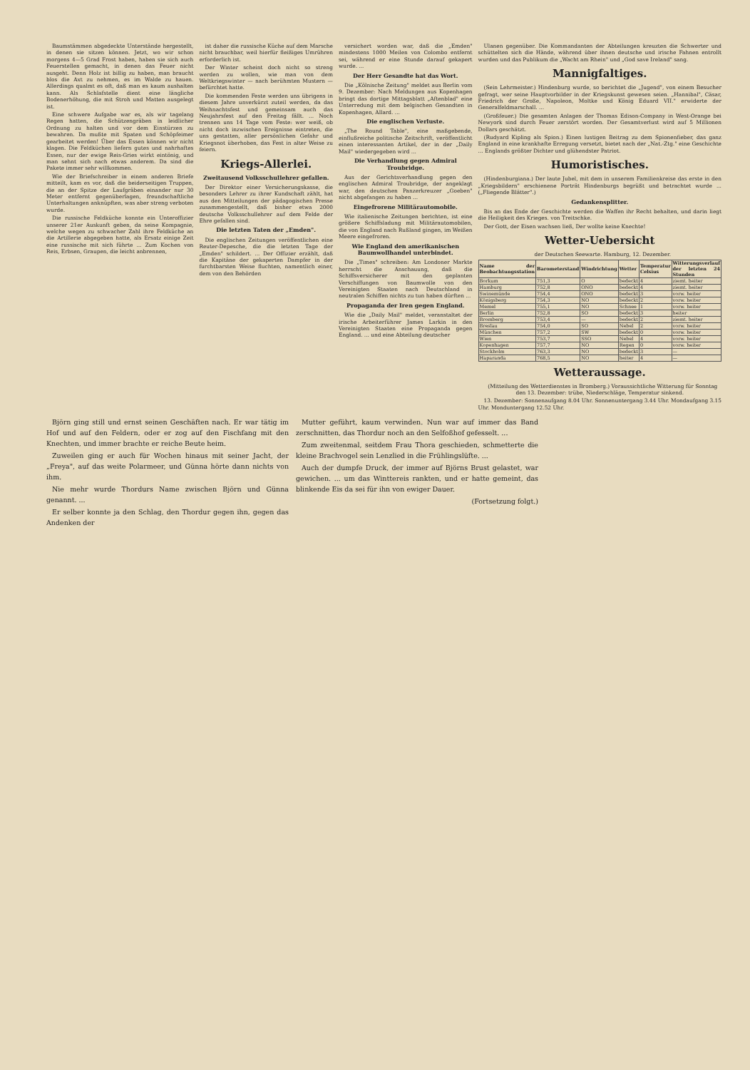Baumstämmen abgedeckte Unterstände hergestellt, in denen sie sitzen können. Jetzt, wo wir schon morgens 4—5 Grad Frost haben, haben sie sich auch Feuerstellen gemacht, in denen das Feuer nicht ausgeht. Denn Holz ist billig zu haben, man braucht blos die Axt zu nehmen, es im Walde zu hauen. Allerdings qualmt es oft, daß man es kaum aushalten kann. Als Schlafstelle dient eine längliche Bodenerhöhung, die mit Stroh und Matten ausgelegt ist.
Eine schwere Aufgabe war es, als wir tagelang Regen hatten, die Schützengräben in leidlicher Ordnung zu halten und vor dem Einstürzen zu bewahren. Da mußte mit Spaten und Schöpfeimer gearbeitet werden! Über das Essen können wir nicht klagen. Die Feldküchen liefern gutes und nahrhaftes Essen, nur der ewige Reis-Gries wirkt eintönig, und man sehnt sich nach etwas anderem. Da sind die Pakete immer sehr willkommen.
Wie der Briefschreiber in einem anderen Briefe mitteilt, kam es vor, daß die beiderseitigen Truppen, die an der Spitze der Laufgräben einander nur 30 Meter entfernt gegenüberlagen, freundschaftliche Unterhaltungen anknüpften, was aber streng verboten wurde.
Die russische Feldküche konnte ein Unteroffizier unserer 21er Auskunft geben, da seine Kompagnie, welche wegen zu schwacher Zahl ihre Feldküche an die Artillerie abgegeben hatte, als Ersatz einige Zeit eine russische mit sich führte ... Zum Kochen von Reis, Erbsen, Graupen, die leicht anbrennen,
ist daher die russische Küche auf dem Marsche nicht brauchbar, weil hierfür fleißiges Umrühren erforderlich ist.
Der Winter scheint doch nicht so streng werden zu wollen, wie man von dem Weltkriegswinter — nach berühmten Mustern — befürchtet hatte.
Die kommenden Feste werden uns übrigens in diesem Jahre unverkürzt zuteil werden, da das Weihnachtsfest und gemeinsam auch das Neujahrsfest auf den Freitag fällt. ... Noch trennen uns 14 Tage vom Feste: wer weiß, ob nicht doch inzwischen Ereignisse eintreten, die uns gestatten, aller persönlichen Gefahr und Kriegsnot überhoben, das Fest in alter Weise zu feiern.
Kriegs-Allerlei.
Zweitausend Volksschullehrer gefallen.
Der Direktor einer Versicherungskasse, die besonders Lehrer zu ihrer Kundschaft zählt, hat aus den Mitteilungen der pädagogischen Presse zusammengestellt, daß bisher etwa 2000 deutsche Volksschullehrer auf dem Felde der Ehre gefallen sind.
Die letzten Taten der „Emden".
Die englischen Zeitungen veröffentlichen eine Reuter-Depesche, die die letzten Tage der „Emden" schildert. ... Der Offizier erzählt, daß die Kapitäne der gekaperten Dampfer in der furchtbarsten Weise fluchten, namentlich einer, dem von den Behörden
versichert worden war, daß die „Emden" mindestens 1000 Meilen von Colombo entfernt sei, während er eine Stunde darauf gekapert wurde. ...
Der Herr Gesandte hat das Wort.
Die „Kölnische Zeitung" meldet aus Berlin vom 9. Dezember: Nach Meldungen aus Kopenhagen bringt das dortige Mittagsblatt „Aftenblad" eine Unterredung mit dem belgischen Gesandten in Kopenhagen, Allard. ...
Die englischen Verluste.
„The Round Table", eine maßgebende, einflußreiche politische Zeitschrift, veröffentlicht einen interessanten Artikel, der in der „Daily Mail" wiedergegeben wird ...
Die Verhandlung gegen Admiral Troubridge.
Aus der Gerichtsverhandlung gegen den englischen Admiral Troubridge, der angeklagt war, den deutschen Panzerkreuzer „Goeben" nicht abgefangen zu haben ...
Eingefrorene Militärautomobile.
Wie italienische Zeitungen berichten, ist eine größere Schiffsladung mit Militärautomobilen, die von England nach Rußland gingen, im Weißen Meere eingefroren.
Wie England den amerikanischen Baumwollhandel unterbindet.
Die „Times" schreiben: Am Londoner Markte herrscht die Anschauung, daß die Schiffsversicherer mit den geplanten Verschiffungen von Baumwolle von den Vereinigten Staaten nach Deutschland in neutralen Schiffen nichts zu tun haben dürften ...
Propaganda der Iren gegen England.
Wie die „Daily Mail" meldet, veranstaltet der irische Arbeiterführer James Larkin in den Vereinigten Staaten eine Propaganda gegen England. ... und eine Abteilung deutscher
Ulanen gegenüber. Die Kommandanten der Abteilungen kreuzten die Schwerter und schüttelten sich die Hände, während über ihnen deutsche und irische Fahnen entrollt wurden und das Publikum die „Wacht am Rhein" und „God save Ireland" sang.
Mannigfaltiges.
(Sein Lehrmeister.) Hindenburg wurde, so berichtet die „Jugend", von einem Besucher gefragt, wer seine Hauptvorbilder in der Kriegskunst gewesen seien. „Hannibal", Cäsar, Friedrich der Große, Napoleon, Moltke und König Eduard VII." erwiderte der Generalfeldmarschall. ...
(Großfeuer.) Die gesamten Anlagen der Thomas Edison-Company in West-Orange bei Newyork sind durch Feuer zerstört worden. Der Gesamtverlust wird auf 5 Millionen Dollars geschätzt.
(Rudyard Kipling als Spion.) Einen lustigen Beitrag zu dem Spionenfieber, das ganz England in eine krankhafte Erregung versetzt, bietet nach der „Nat.-Ztg." eine Geschichte ... Englands größter Dichter und glühendster Patriot.
Humoristisches.
(Hindenburgiana.) Der laute Jubel, mit dem in unserem Familienkreise das erste in den „Kriegsbildern" erschienene Porträt Hindenburgs begrüßt und betrachtet wurde ... („Fliegende Blätter".)
Gedankensplitter.
Bis an das Ende der Geschichte werden die Waffen ihr Recht behalten, und darin liegt die Heiligkeit des Krieges. von Treitschke.
Der Gott, der Eisen wachsen ließ, Der wollte keine Knechte!
Wetter-Uebersicht
der Deutschen Seewarte. Hamburg, 12. Dezember.
| Name der Beobachtungsstation | Barometerstand | Windrichtung | Wetter | Temperatur Celsius | Witterungsverlauf der letzten 24 Stunden |
| --- | --- | --- | --- | --- | --- |
| Borkum | 751,3 | O | bedeckt | 4 | ziemt. heiter |
| Hamburg | 752,8 | ONO | bedeckt | 4 | ziemt. heiter |
| Swinemünde | 754,4 | ONO | bedeckt | 3 | vorw. heiter |
| Königsberg | 754,3 | NO | bedeckt | 2 | vorw. heiter |
| Memel | 755,1 | NO | Schnee | 1 | vorw. heiter |
| Berlin | 752,8 | SO | bedeckt | 3 | heiter |
| Bromberg | 753,4 | — | bedeckt | 2 | ziemt. heiter |
| Breslau | 754,0 | SO | Nebel | 2 | vorw. heiter |
| München | 757,2 | SW | bedeckt | 0 | vorw. heiter |
| Wien | 753,7 | SSO | Nebel | 4 | vorw. heiter |
| Kopenhagen | 757,7 | NO | Regen | 0 | vorw. heiter |
| Stockholm | 763,3 | NO | bedeckt | 3 | — |
| Haparanda | 768,5 | NO | heiter | 4 | — |
Wetteraussage.
(Mitteilung des Wetterdienstes in Bromberg.) Voraussichtliche Witterung für Sonntag den 13. Dezember: trübe, Niederschläge, Temperatur sinkend.
13. Dezember: Sonnenaufgang 8.04 Uhr. Sonnenuntergang 3.44 Uhr. Mondaufgang 3.15 Uhr. Monduntergang 12.52 Uhr.
Björn ging still und ernst seinen Geschäften nach. Er war tätig im Hof und auf den Feldern, oder er zog auf den Fischfang mit den Knechten, und immer brachte er reiche Beute heim.
Zuweilen ging er auch für Wochen hinaus mit seiner Jacht, der „Freya", auf das weite Polarmeer, und Günna hörte dann nichts von ihm.
Nie mehr wurde Thordurs Name zwischen Björn und Günna genannt. ...
Er selber konnte ja den Schlag, den Thordur gegen ihn, gegen das Andenken der
Mutter geführt, kaum verwinden. Nun war auf immer das Band zerschnitten, das Thordur noch an den Selfoßhof gefesselt. ...
Zum zweitenmal, seitdem Frau Thora geschieden, schmetterte die kleine Brachvogel sein Lenzlied in die Frühlingslüfte. ...
Auch der dumpfe Druck, der immer auf Björns Brust gelastet, war gewichen. ... um das Winttereis rankten, und er hatte gemeint, das blinkende Eis da sei für ihn von ewiger Dauer.
(Fortsetzung folgt.)